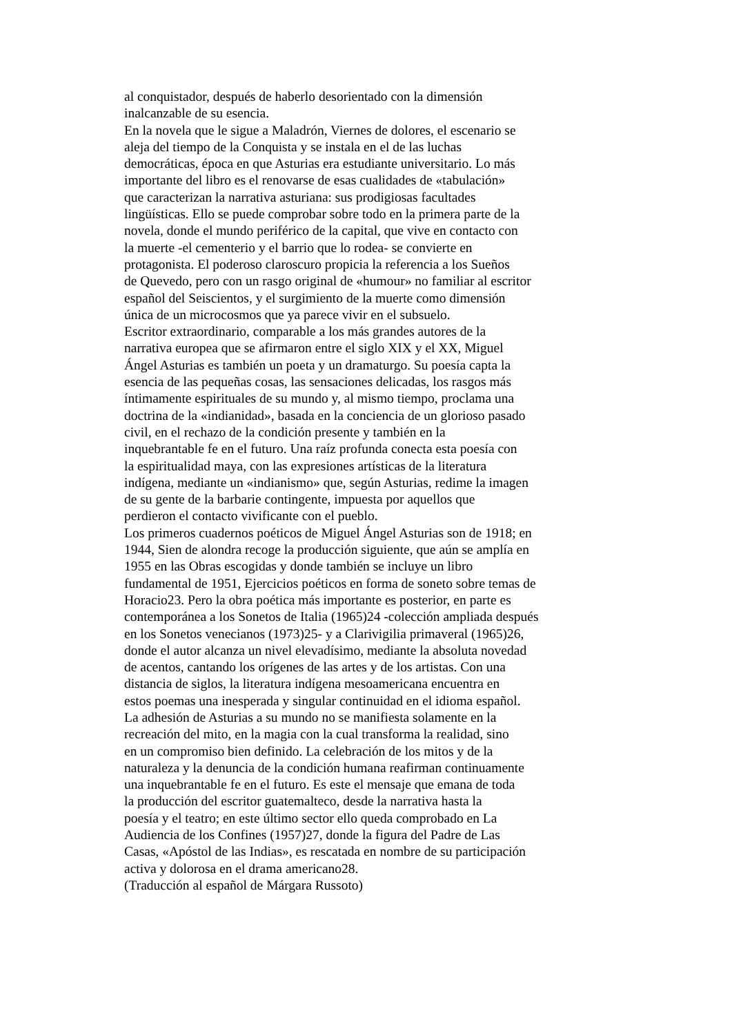al conquistador, después de haberlo desorientado con la dimensión
inalcanzable de su esencia.
En la novela que le sigue a Maladrón, Viernes de dolores, el escenario se
aleja del tiempo de la Conquista y se instala en el de las luchas
democráticas, época en que Asturias era estudiante universitario. Lo más
importante del libro es el renovarse de esas cualidades de «tabulación»
que caracterizan la narrativa asturiana: sus prodigiosas facultades
lingüísticas. Ello se puede comprobar sobre todo en la primera parte de la
novela, donde el mundo periférico de la capital, que vive en contacto con
la muerte -el cementerio y el barrio que lo rodea- se convierte en
protagonista. El poderoso claroscuro propicia la referencia a los Sueños
de Quevedo, pero con un rasgo original de «humour» no familiar al escritor
español del Seiscientos, y el surgimiento de la muerte como dimensión
única de un microcosmos que ya parece vivir en el subsuelo.
Escritor extraordinario, comparable a los más grandes autores de la
narrativa europea que se afirmaron entre el siglo XIX y el XX, Miguel
Ángel Asturias es también un poeta y un dramaturgo. Su poesía capta la
esencia de las pequeñas cosas, las sensaciones delicadas, los rasgos más
íntimamente espirituales de su mundo y, al mismo tiempo, proclama una
doctrina de la «indianidad», basada en la conciencia de un glorioso pasado
civil, en el rechazo de la condición presente y también en la
inquebrantable fe en el futuro. Una raíz profunda conecta esta poesía con
la espiritualidad maya, con las expresiones artísticas de la literatura
indígena, mediante un «indianismo» que, según Asturias, redime la imagen
de su gente de la barbarie contingente, impuesta por aquellos que
perdieron el contacto vivificante con el pueblo.
Los primeros cuadernos poéticos de Miguel Ángel Asturias son de 1918; en
1944, Sien de alondra recoge la producción siguiente, que aún se amplía en
1955 en las Obras escogidas y donde también se incluye un libro
fundamental de 1951, Ejercicios poéticos en forma de soneto sobre temas de
Horacio23. Pero la obra poética más importante es posterior, en parte es
contemporánea a los Sonetos de Italia (1965)24 -colección ampliada después
en los Sonetos venecianos (1973)25- y a Clarivigilia primaveral (1965)26,
donde el autor alcanza un nivel elevadísimo, mediante la absoluta novedad
de acentos, cantando los orígenes de las artes y de los artistas. Con una
distancia de siglos, la literatura indígena mesoamericana encuentra en
estos poemas una inesperada y singular continuidad en el idioma español.
La adhesión de Asturias a su mundo no se manifiesta solamente en la
recreación del mito, en la magia con la cual transforma la realidad, sino
en un compromiso bien definido. La celebración de los mitos y de la
naturaleza y la denuncia de la condición humana reafirman continuamente
una inquebrantable fe en el futuro. Es este el mensaje que emana de toda
la producción del escritor guatemalteco, desde la narrativa hasta la
poesía y el teatro; en este último sector ello queda comprobado en La
Audiencia de los Confines (1957)27, donde la figura del Padre de Las
Casas, «Apóstol de las Indias», es rescatada en nombre de su participación
activa y dolorosa en el drama americano28.
(Traducción al español de Márgara Russoto)